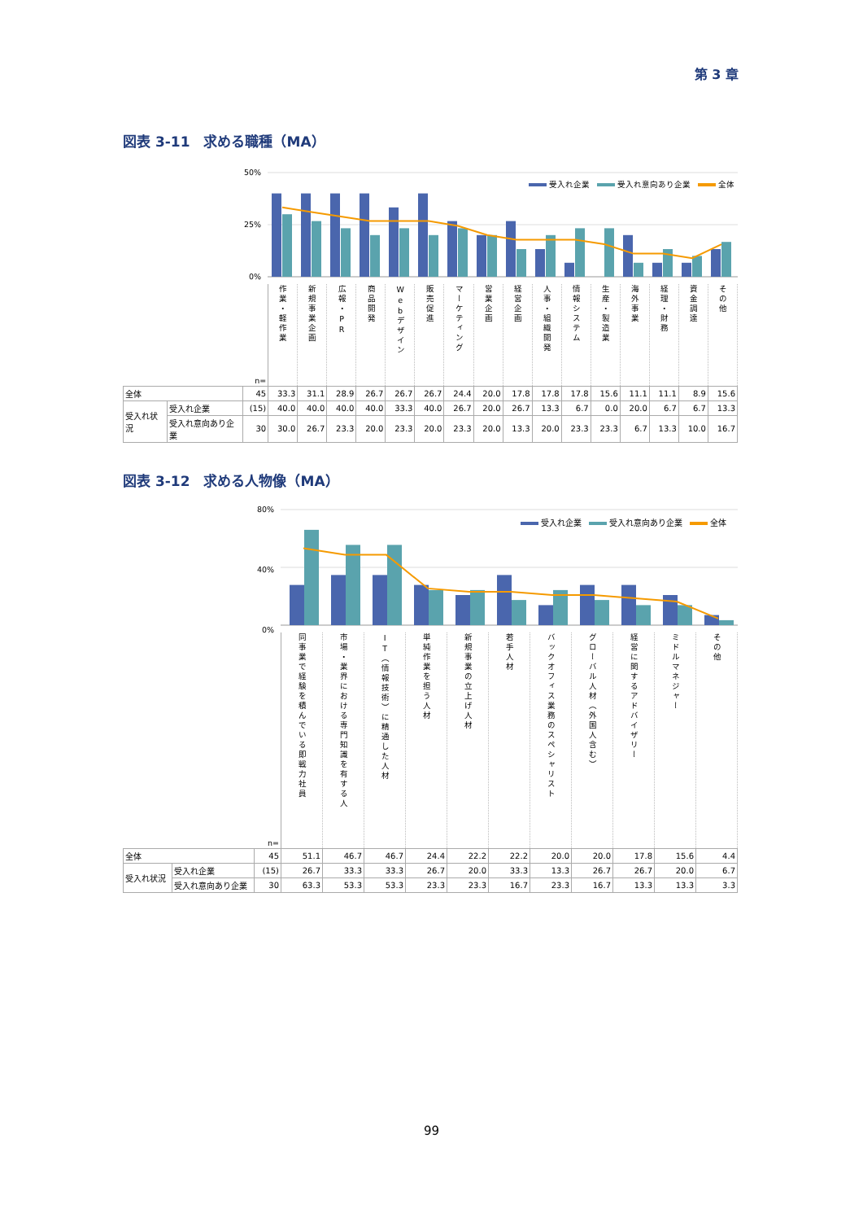第 3 章
図表 3-11　求める職種（MA）
50%
25%
0%
受入れ企業 受入れ意向あり企業 全体
| | | n= | 作業・軽作業 | 新規事業企画 | 広報・PR | 商品開発 | Webデザイン | 販売促進 | マーケティング | 営業企画 | 経営企画 | 人事・組織開発 | 情報システム | 生産・製造業 | 海外事業 | 経理・財務 | 資金調達 | その他 |
| --- | --- | --- | --- | --- | --- | --- | --- | --- | --- | --- | --- | --- | --- | --- | --- | --- | --- | --- |
| 全体 | | 45 | 33.3 | 31.1 | 28.9 | 26.7 | 26.7 | 26.7 | 24.4 | 20.0 | 17.8 | 17.8 | 17.8 | 15.6 | 11.1 | 11.1 | 8.9 | 15.6 |
| 受入れ状況 | 受入れ企業 | (15) | 40.0 | 40.0 | 40.0 | 40.0 | 33.3 | 40.0 | 26.7 | 20.0 | 26.7 | 13.3 | 6.7 | 0.0 | 20.0 | 6.7 | 6.7 | 13.3 |
| | 受入れ意向あり企業 | 30 | 30.0 | 26.7 | 23.3 | 20.0 | 23.3 | 20.0 | 23.3 | 20.0 | 13.3 | 20.0 | 23.3 | 23.3 | 6.7 | 13.3 | 10.0 | 16.7 |
図表 3-12　求める人物像（MA）
80%
40%
0%
受入れ企業 受入れ意向あり企業 全体
| | | n= | 同事業で経験を積んでいる即戦力社員 | 市場・業界における専門知識を有する人 | IT（情報技術）に精通した人材 | 単純作業を担う人材 | 新規事業の立上げ人材 | 若手人材 | バックオフィス業務のスペシャリスト | グローバル人材（外国人含む） | 経営に関するアドバイザリー | ミドルマネジャー | その他 |
| --- | --- | --- | --- | --- | --- | --- | --- | --- | --- | --- | --- | --- | --- |
| 全体 | | 45 | 51.1 | 46.7 | 46.7 | 24.4 | 22.2 | 22.2 | 20.0 | 20.0 | 17.8 | 15.6 | 4.4 |
| 受入れ状況 | 受入れ企業 | (15) | 26.7 | 33.3 | 33.3 | 26.7 | 20.0 | 33.3 | 13.3 | 26.7 | 26.7 | 20.0 | 6.7 |
| | 受入れ意向あり企業 | 30 | 63.3 | 53.3 | 53.3 | 23.3 | 23.3 | 16.7 | 23.3 | 16.7 | 13.3 | 13.3 | 3.3 |
99